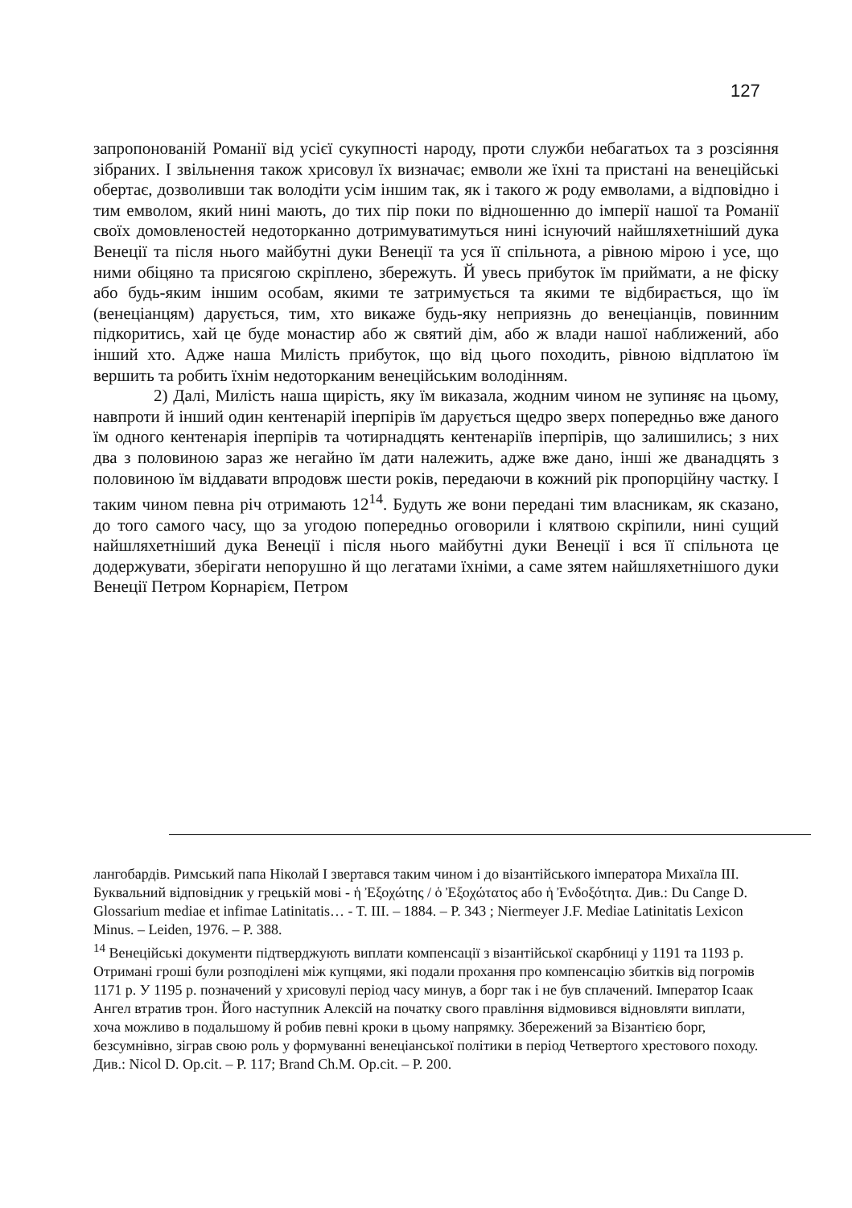127
запропонованій Романії від усієї сукупності народу, проти служби небагатьох та з розсіяння зібраних. І звільнення також хрисовул їх визначає; емволи же їхні та пристані на венеційські обертає, дозволивши так володіти усім іншим так, як і такого ж роду емволами, а відповідно і тим емволом, який нині мають, до тих пір поки по відношенню до імперії нашої та Романії своїх домовленостей недоторканно дотримуватимуться нині існуючий найшляхетніший дука Венеції та після нього майбутні дуки Венеції та уся її спільнота, а рівною мірою і усе, що ними обіцяно та присягою скріплено, збережуть. Й увесь прибуток їм приймати, а не фіску або будь-яким іншим особам, якими те затримується та якими те відбирається, що їм (венеціанцям) дарується, тим, хто викаже будь-яку неприязнь до венеціанців, повинним підкоритись, хай це буде монастир або ж святий дім, або ж влади нашої наближений, або інший хто. Адже наша Милість прибуток, що від цього походить, рівною відплатою їм вершить та робить їхнім недоторканим венеційським володінням.
2) Далі, Милість наша щирість, яку їм виказала, жодним чином не зупиняє на цьому, навпроти й інший один кентенарій іперпірів їм дарується щедро зверх попередньо вже даного їм одного кентенарія іперпірів та чотирнадцять кентенаріїв іперпірів, що залишились; з них два з половиною зараз же негайно їм дати належить, адже вже дано, інші же дванадцять з половиною їм віддавати впродовж шести років, передаючи в кожний рік пропорційну частку. І таким чином певна річ отримають 12<sup>14</sup>. Будуть же вони передані тим власникам, як сказано, до того самого часу, що за угодою попередньо оговорили і клятвою скріпили, нині сущий найшляхетніший дука Венеції і після нього майбутні дуки Венеції і вся її спільнота це додержувати, зберігати непорушно й що легатами їхніми, а саме зятем найшляхетнішого дуки Венеції Петром Корнарієм, Петром
лангобардів. Римський папа Ніколай І звертався таким чином і до візантійського імператора Михаїла ІІІ. Буквальний відповідник у грецькій мові - ἡ Ἐξοχώτης / ὁ Ἐξοχώτατος або ἡ Ἐνδοξότητα. Див.: Du Cange D. Glossarium mediae et infimae Latinitatis… - T. III. – 1884. – P. 343 ; Niermeyer J.F. Mediae Latinitatis Lexicon Minus. – Leiden, 1976. – P. 388.
<sup>14</sup> Венеційські документи підтверджують виплати компенсації з візантійської скарбниці у 1191 та 1193 р. Отримані гроші були розподілені між купцями, які подали прохання про компенсацію збитків від погромів 1171 р. У 1195 р. позначений у хрисовулі період часу минув, а борг так і не був сплачений. Імператор Ісаак Ангел втратив трон. Його наступник Алексій на початку свого правління відмовився відновляти виплати, хоча можливо в подальшому й робив певні кроки в цьому напрямку. Збережений за Візантією борг, безсумнівно, зіграв свою роль у формуванні венеціанської політики в період Четвертого хрестового походу. Див.: Nicol D. Op.cit. – P. 117; Brand Ch.M. Op.cit. – P. 200.